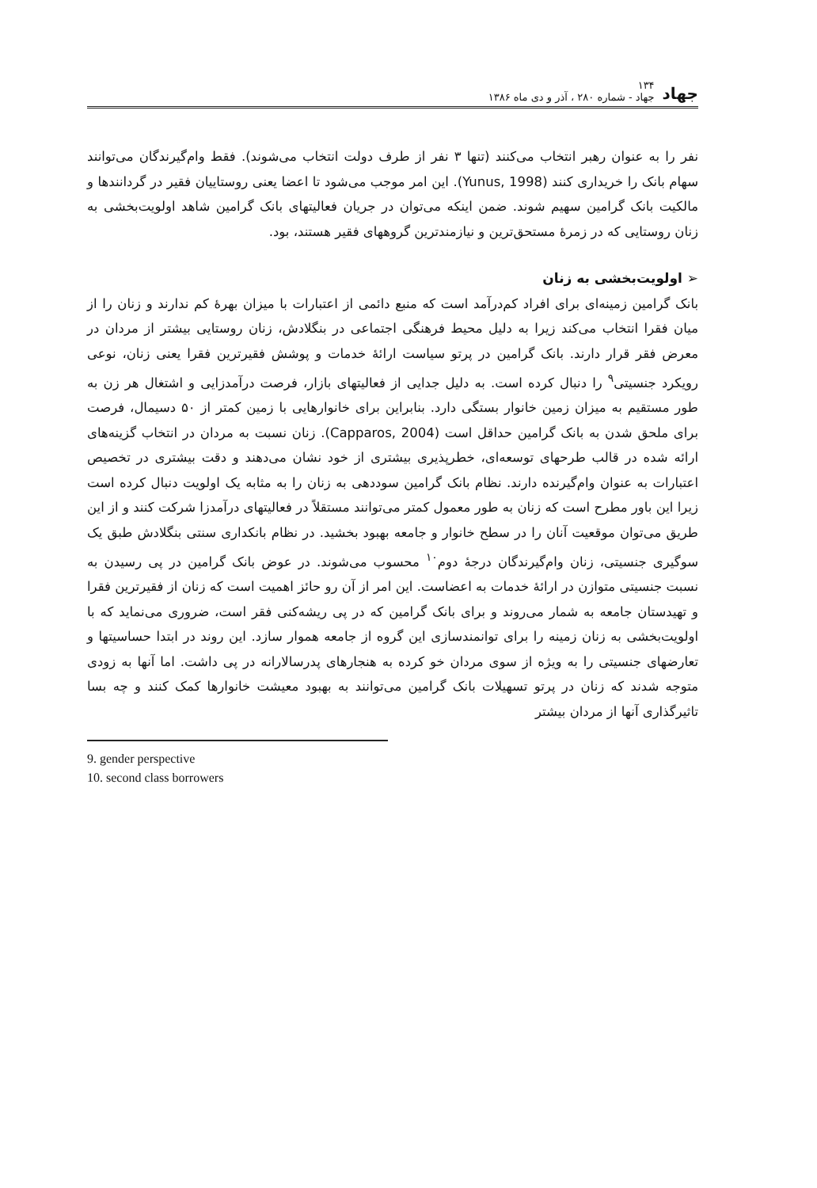جهاد ۱۳۴
جهاد - شماره ۲۸۰ ، آذر و دی ماه ۱۳۸۶
نفر را به عنوان رهبر انتخاب می‌کنند (تنها ۳ نفر از طرف دولت انتخاب می‌شوند). فقط وام‌گیرندگان می‌توانند سهام بانک را خریداری کنند (Yunus, 1998). این امر موجب می‌شود تا اعضا یعنی روستاییان فقیر در گردانندها و مالکیت بانک گرامین سهیم شوند. ضمن اینکه می‌توان در جریان فعالیتهای بانک گرامین شاهد اولویت‌بخشی به زنان روستایی که در زمرهٔ مستحق‌ترین و نیازمندترین گروههای فقیر هستند، بود.
➢ اولویت‌بخشی به زنان
بانک گرامین زمینه‌ای برای افراد کم‌درآمد است که منبع دائمی از اعتبارات با میزان بهرهٔ کم ندارند و زنان را از میان فقرا انتخاب می‌کند زیرا به دلیل محیط فرهنگی اجتماعی در بنگلادش، زنان روستایی بیشتر از مردان در معرض فقر قرار دارند. بانک گرامین در پرتو سیاست ارائهٔ خدمات و پوشش فقیرترین فقرا یعنی زنان، نوعی رویکرد جنسیتی<sup>۹</sup> را دنبال کرده است. به دلیل جدایی از فعالیتهای بازار، فرصت درآمدزایی و اشتغال هر زن به طور مستقیم به میزان زمین خانوار بستگی دارد. بنابراین برای خانوارهایی با زمین کمتر از ۵۰ دسیمال، فرصت برای ملحق شدن به بانک گرامین حداقل است (Capparos, 2004). زنان نسبت به مردان در انتخاب گزینه‌های ارائه شده در قالب طرحهای توسعه‌ای، خطرپذیری بیشتری از خود نشان می‌دهند و دقت بیشتری در تخصیص اعتبارات به عنوان وام‌گیرنده دارند. نظام بانک گرامین سوددهی به زنان را به مثابه یک اولویت دنبال کرده است زیرا این باور مطرح است که زنان به طور معمول کمتر می‌توانند مستقلاً در فعالیتهای درآمدزا شرکت کنند و از این طریق می‌توان موقعیت آنان را در سطح خانوار و جامعه بهبود بخشید. در نظام بانکداری سنتی بنگلادش طبق یک سوگیری جنسیتی، زنان وام‌گیرندگان درجهٔ دوم<sup>۱۰</sup> محسوب می‌شوند. در عوض بانک گرامین در پی رسیدن به نسبت جنسیتی متوازن در ارائهٔ خدمات به اعضاست. این امر از آن رو حائز اهمیت است که زنان از فقیرترین فقرا و تهیدستان جامعه به شمار می‌روند و برای بانک گرامین که در پی ریشه‌کنی فقر است، ضروری می‌نماید که با اولویت‌بخشی به زنان زمینه را برای توانمندسازی این گروه از جامعه هموار سازد. این روند در ابتدا حساسیتها و تعارضهای جنسیتی را به ویژه از سوی مردان خو کرده به هنجارهای پدرسالارانه در پی داشت. اما آنها به زودی متوجه شدند که زنان در پرتو تسهیلات بانک گرامین می‌توانند به بهبود معیشت خانوارها کمک کنند و چه بسا تاثیرگذاری آنها از مردان بیشتر
9. gender perspective
10. second class borrowers